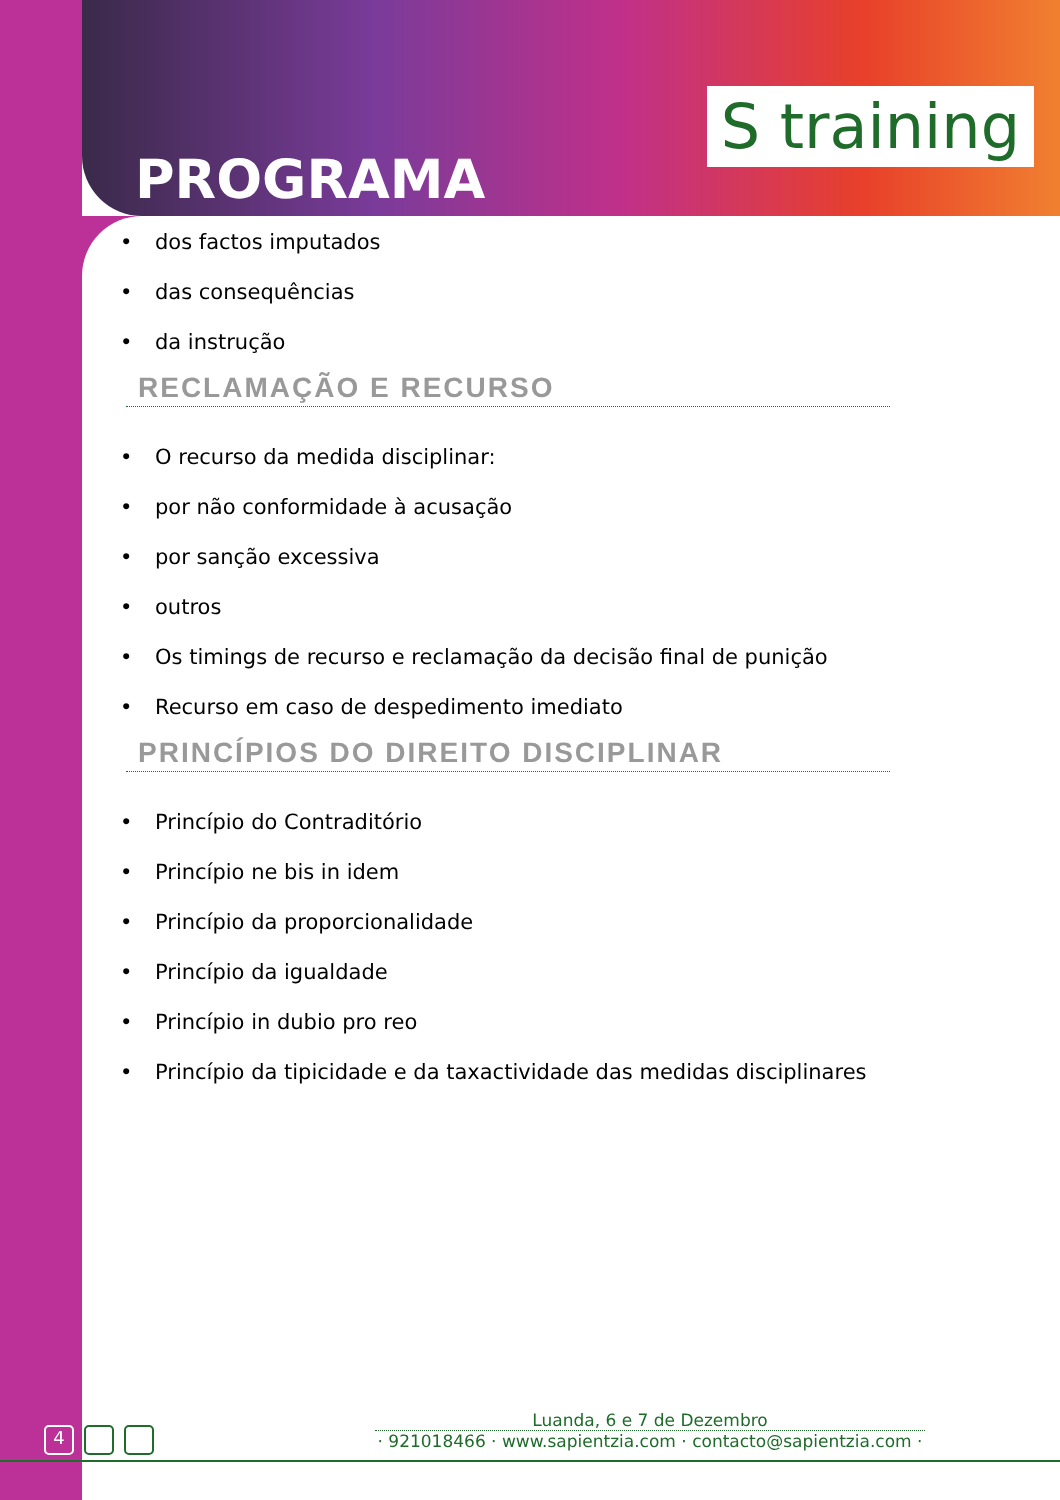PROGRAMA
S training
• dos factos imputados
• das consequências
• da instrução
RECLAMAÇÃO E RECURSO
• O recurso da medida disciplinar:
• por não conformidade à acusação
• por sanção excessiva
• outros
• Os timings de recurso e reclamação da decisão final de punição
• Recurso em caso de despedimento imediato
PRINCÍPIOS DO DIREITO DISCIPLINAR
• Princípio do Contraditório
• Princípio ne bis in idem
• Princípio da proporcionalidade
• Princípio da igualdade
• Princípio in dubio pro reo
• Princípio da tipicidade e da taxactividade das medidas disciplinares
4
Luanda, 6 e 7 de Dezembro
· 921018466 · www.sapientzia.com · contacto@sapientzia.com ·